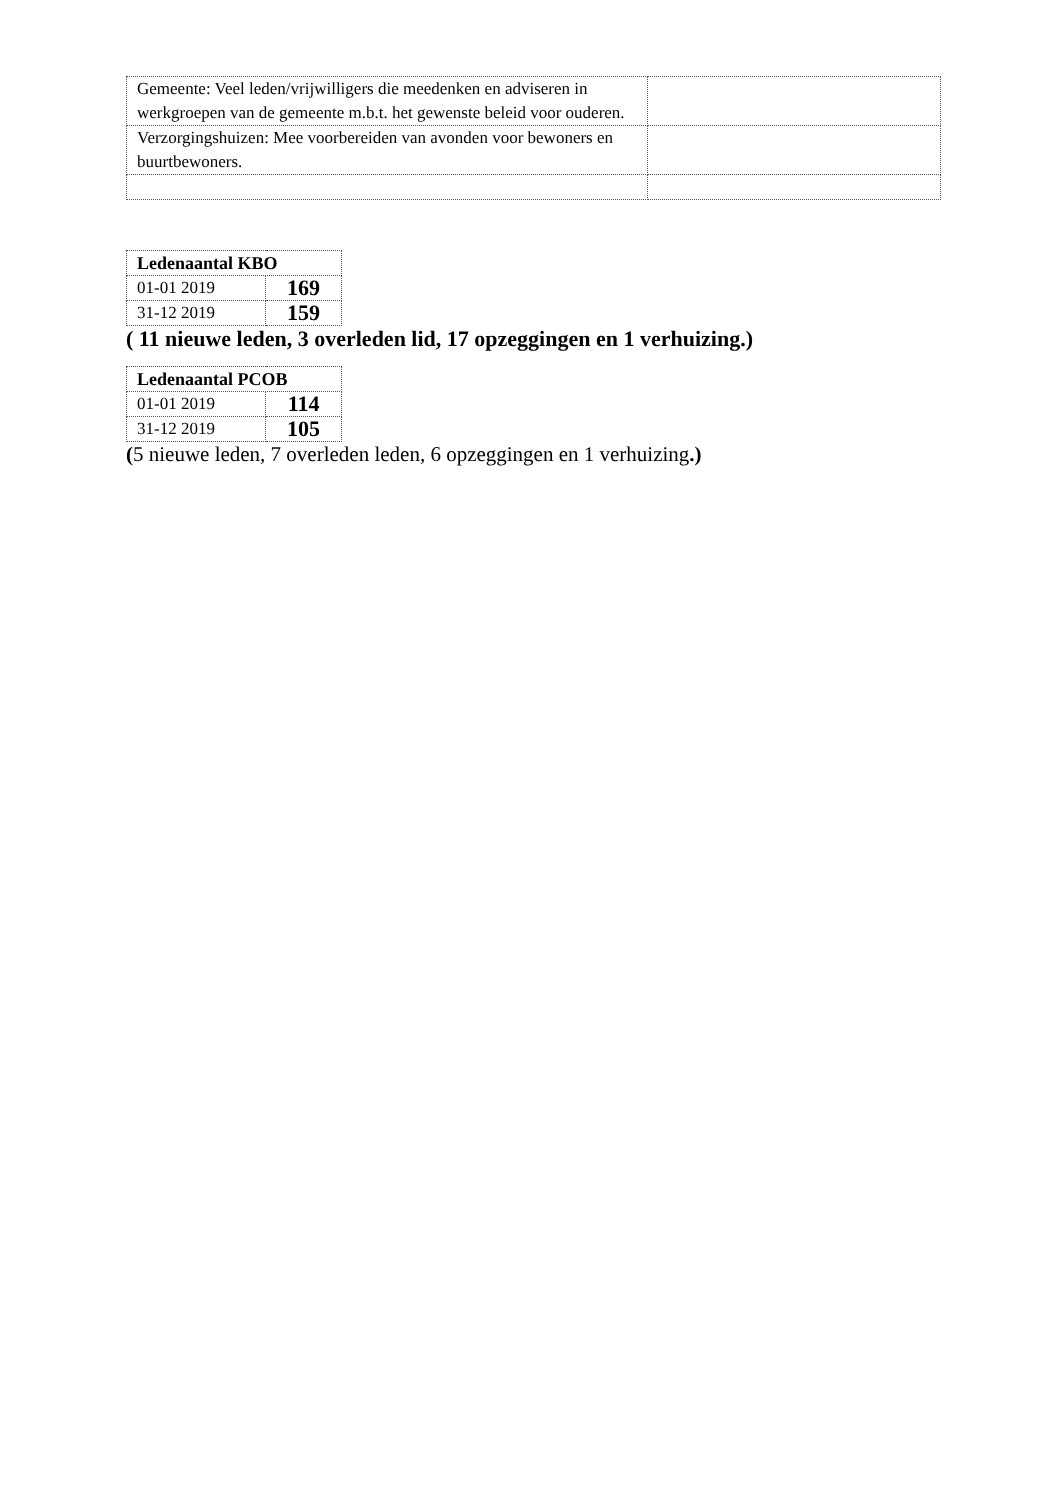| Gemeente: Veel leden/vrijwilligers die meedenken en adviseren in werkgroepen van de gemeente m.b.t. het gewenste beleid voor ouderen. | |
| Verzorgingshuizen: Mee voorbereiden van avonden voor bewoners en buurtbewoners. | |
| Ledenaantal KBO | |
| --- | --- |
| 01-01 2019 | 169 |
| 31-12 2019 | 159 |
( 11 nieuwe leden, 3 overleden lid, 17 opzeggingen en 1 verhuizing.)
| Ledenaantal PCOB | |
| --- | --- |
| 01-01 2019 | 114 |
| 31-12 2019 | 105 |
(5 nieuwe leden, 7 overleden leden, 6 opzeggingen en 1 verhuizing.)